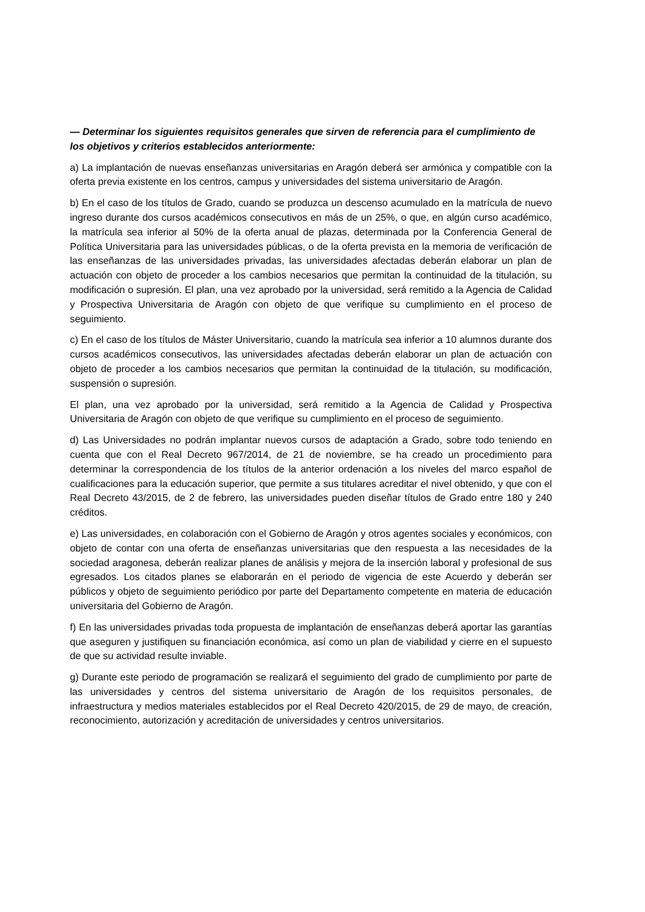— Determinar los siguientes requisitos generales que sirven de referencia para el cumplimiento de los objetivos y criterios establecidos anteriormente:
a) La implantación de nuevas enseñanzas universitarias en Aragón deberá ser armónica y compatible con la oferta previa existente en los centros, campus y universidades del sistema universitario de Aragón.
b) En el caso de los títulos de Grado, cuando se produzca un descenso acumulado en la matrícula de nuevo ingreso durante dos cursos académicos consecutivos en más de un 25%, o que, en algún curso académico, la matrícula sea inferior al 50% de la oferta anual de plazas, determinada por la Conferencia General de Política Universitaria para las universidades públicas, o de la oferta prevista en la memoria de verificación de las enseñanzas de las universidades privadas, las universidades afectadas deberán elaborar un plan de actuación con objeto de proceder a los cambios necesarios que permitan la continuidad de la titulación, su modificación o supresión. El plan, una vez aprobado por la universidad, será remitido a la Agencia de Calidad y Prospectiva Universitaria de Aragón con objeto de que verifique su cumplimiento en el proceso de seguimiento.
c) En el caso de los títulos de Máster Universitario, cuando la matrícula sea inferior a 10 alumnos durante dos cursos académicos consecutivos, las universidades afectadas deberán elaborar un plan de actuación con objeto de proceder a los cambios necesarios que permitan la continuidad de la titulación, su modificación, suspensión o supresión.
El plan, una vez aprobado por la universidad, será remitido a la Agencia de Calidad y Prospectiva Universitaria de Aragón con objeto de que verifique su cumplimiento en el proceso de seguimiento.
d) Las Universidades no podrán implantar nuevos cursos de adaptación a Grado, sobre todo teniendo en cuenta que con el Real Decreto 967/2014, de 21 de noviembre, se ha creado un procedimiento para determinar la correspondencia de los títulos de la anterior ordenación a los niveles del marco español de cualificaciones para la educación superior, que permite a sus titulares acreditar el nivel obtenido, y que con el Real Decreto 43/2015, de 2 de febrero, las universidades pueden diseñar títulos de Grado entre 180 y 240 créditos.
e) Las universidades, en colaboración con el Gobierno de Aragón y otros agentes sociales y económicos, con objeto de contar con una oferta de enseñanzas universitarias que den respuesta a las necesidades de la sociedad aragonesa, deberán realizar planes de análisis y mejora de la inserción laboral y profesional de sus egresados. Los citados planes se elaborarán en el periodo de vigencia de este Acuerdo y deberán ser públicos y objeto de seguimiento periódico por parte del Departamento competente en materia de educación universitaria del Gobierno de Aragón.
f) En las universidades privadas toda propuesta de implantación de enseñanzas deberá aportar las garantías que aseguren y justifiquen su financiación económica, así como un plan de viabilidad y cierre en el supuesto de que su actividad resulte inviable.
g) Durante este periodo de programación se realizará el seguimiento del grado de cumplimiento por parte de las universidades y centros del sistema universitario de Aragón de los requisitos personales, de infraestructura y medios materiales establecidos por el Real Decreto 420/2015, de 29 de mayo, de creación, reconocimiento, autorización y acreditación de universidades y centros universitarios.